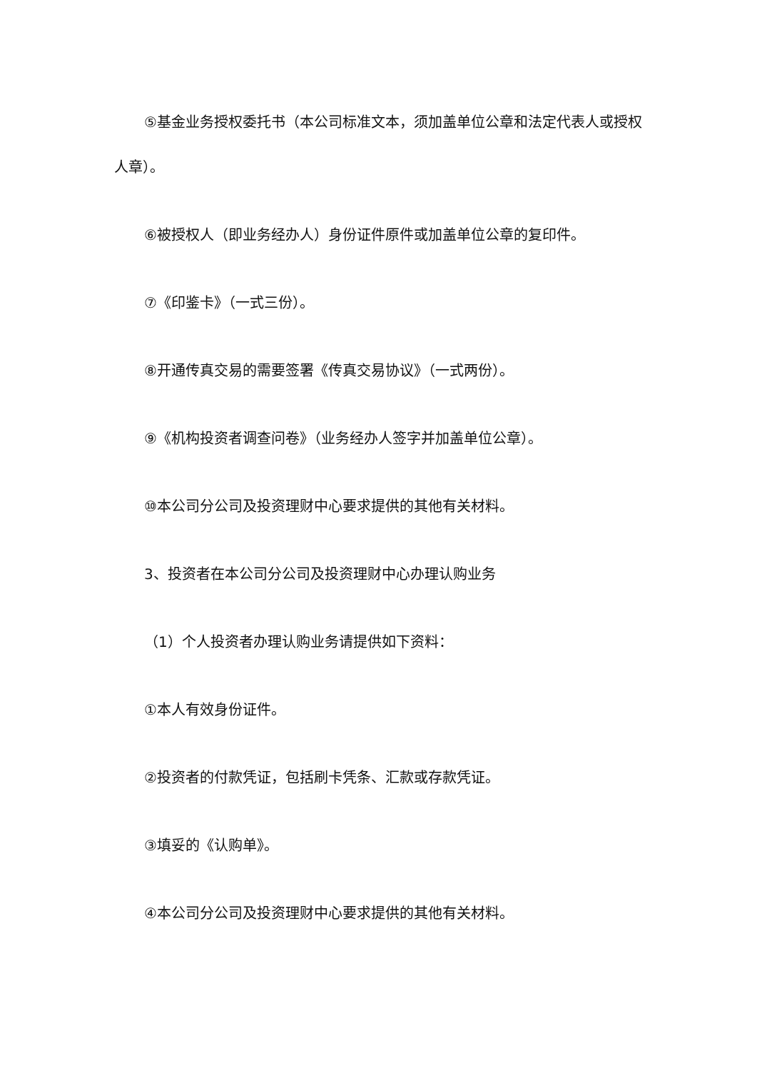⑤基金业务授权委托书（本公司标准文本，须加盖单位公章和法定代表人或授权人章）。
⑥被授权人（即业务经办人）身份证件原件或加盖单位公章的复印件。
⑦《印鉴卡》（一式三份）。
⑧开通传真交易的需要签署《传真交易协议》（一式两份）。
⑨《机构投资者调查问卷》（业务经办人签字并加盖单位公章）。
⑩本公司分公司及投资理财中心要求提供的其他有关材料。
3、投资者在本公司分公司及投资理财中心办理认购业务
（1）个人投资者办理认购业务请提供如下资料：
①本人有效身份证件。
②投资者的付款凭证，包括刷卡凭条、汇款或存款凭证。
③填妥的《认购单》。
④本公司分公司及投资理财中心要求提供的其他有关材料。